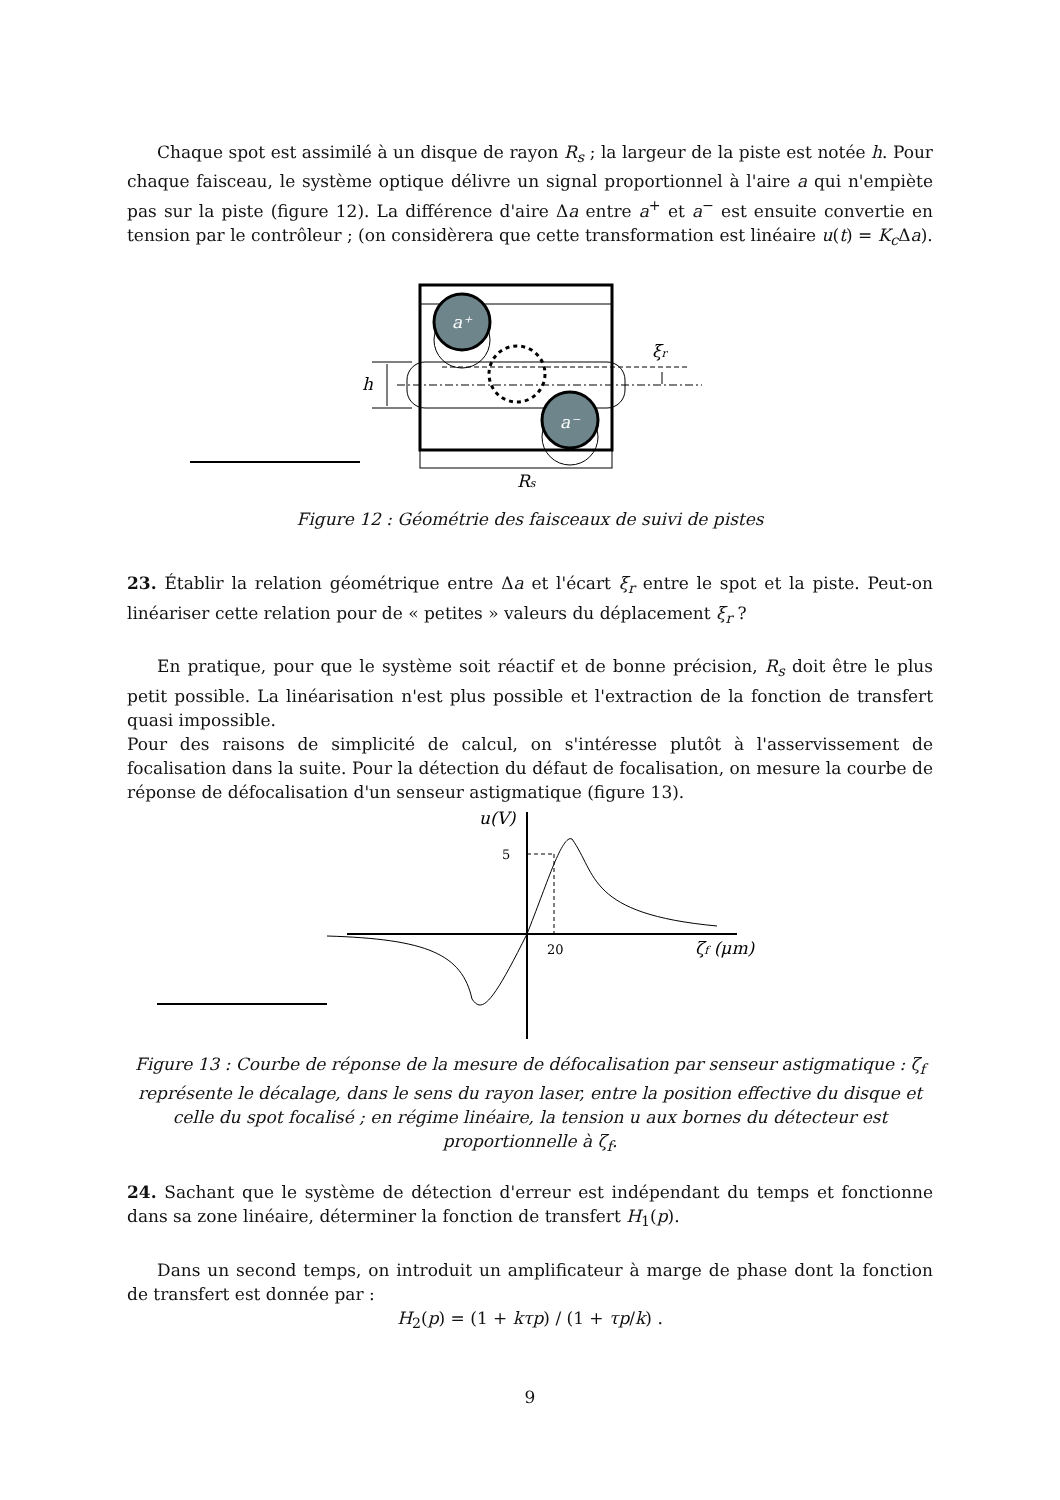Chaque spot est assimilé à un disque de rayon R<sub>s</sub> ; la largeur de la piste est notée h. Pour chaque faisceau, le système optique délivre un signal proportionnel à l'aire a qui n'empiète pas sur la piste (figure 12). La différence d'aire Δa entre a<sup>+</sup> et a<sup>−</sup> est ensuite convertie en tension par le contrôleur ; (on considèrera que cette transformation est linéaire u(t) = K<sub>c</sub> Δa).
a⁺
a⁻
h
ξr
Rs
Figure 12 : Géométrie des faisceaux de suivi de pistes
23. Établir la relation géométrique entre Δa et l'écart ξ<sub>r</sub> entre le spot et la piste. Peut-on linéariser cette relation pour de « petites » valeurs du déplacement ξ<sub>r</sub> ?
En pratique, pour que le système soit réactif et de bonne précision, R<sub>s</sub> doit être le plus petit possible. La linéarisation n'est plus possible et l'extraction de la fonction de transfert quasi impossible.
Pour des raisons de simplicité de calcul, on s'intéresse plutôt à l'asservissement de focalisation dans la suite. Pour la détection du défaut de focalisation, on mesure la courbe de réponse de défocalisation d'un senseur astigmatique (figure 13).
u(V)
5
20
ζf (μm)
Figure 13 : Courbe de réponse de la mesure de défocalisation par senseur astigmatique : ζ<sub>f</sub> représente le décalage, dans le sens du rayon laser, entre la position effective du disque et celle du spot focalisé ; en régime linéaire, la tension u aux bornes du détecteur est proportionnelle à ζ<sub>f</sub>.
24. Sachant que le système de détection d'erreur est indépendant du temps et fonctionne dans sa zone linéaire, déterminer la fonction de transfert H<sub>1</sub>(p).
Dans un second temps, on introduit un amplificateur à marge de phase dont la fonction de transfert est donnée par :
H<sub>2</sub>(p) = (1 + kτp) / (1 + τp/k) .
9